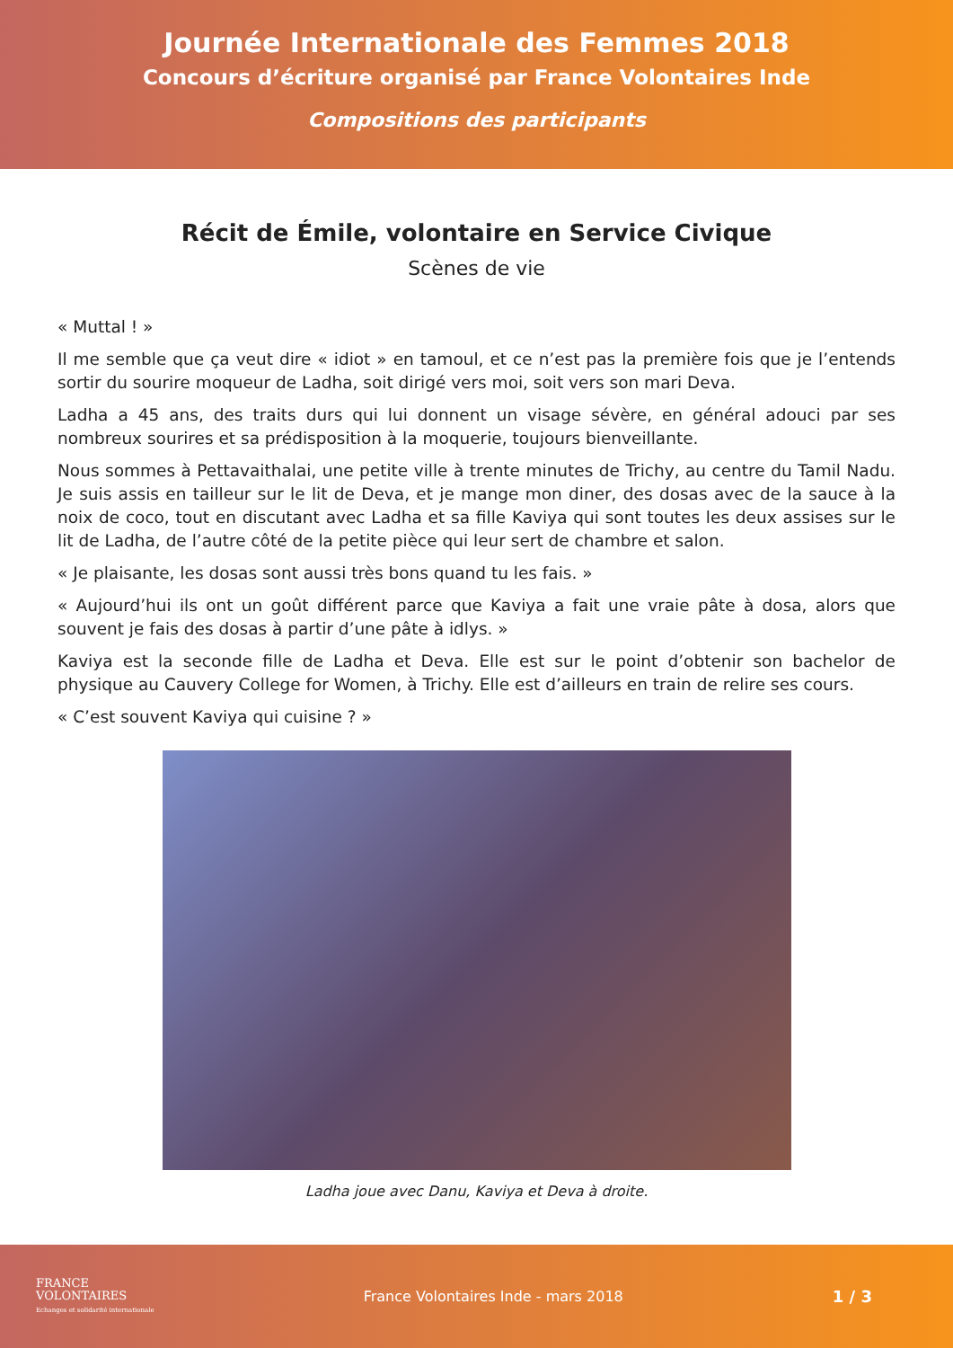Journée Internationale des Femmes 2018
Concours d’écriture organisé par France Volontaires Inde
Compositions des participants
Récit de Émile, volontaire en Service Civique
Scènes de vie
« Muttal ! »
Il me semble que ça veut dire « idiot » en tamoul, et ce n’est pas la première fois que je l’entends sortir du sourire moqueur de Ladha, soit dirigé vers moi, soit vers son mari Deva.
Ladha a 45 ans, des traits durs qui lui donnent un visage sévère, en général adouci par ses nombreux sourires et sa prédisposition à la moquerie, toujours bienveillante.
Nous sommes à Pettavaithalai, une petite ville à trente minutes de Trichy, au centre du Tamil Nadu. Je suis assis en tailleur sur le lit de Deva, et je mange mon diner, des dosas avec de la sauce à la noix de coco, tout en discutant avec Ladha et sa fille Kaviya qui sont toutes les deux assises sur le lit de Ladha, de l’autre côté de la petite pièce qui leur sert de chambre et salon.
« Je plaisante, les dosas sont aussi très bons quand tu les fais. »
« Aujourd’hui ils ont un goût différent parce que Kaviya a fait une vraie pâte à dosa, alors que souvent je fais des dosas à partir d’une pâte à idlys. »
Kaviya est la seconde fille de Ladha et Deva. Elle est sur le point d’obtenir son bachelor de physique au Cauvery College for Women, à Trichy. Elle est d’ailleurs en train de relire ses cours.
« C’est souvent Kaviya qui cuisine ? »
Ladha joue avec Danu, Kaviya et Deva à droite.
FRANCE
VOLONTAIRES
Echanges et solidarité internationale
France Volontaires Inde - mars 2018
1 / 3